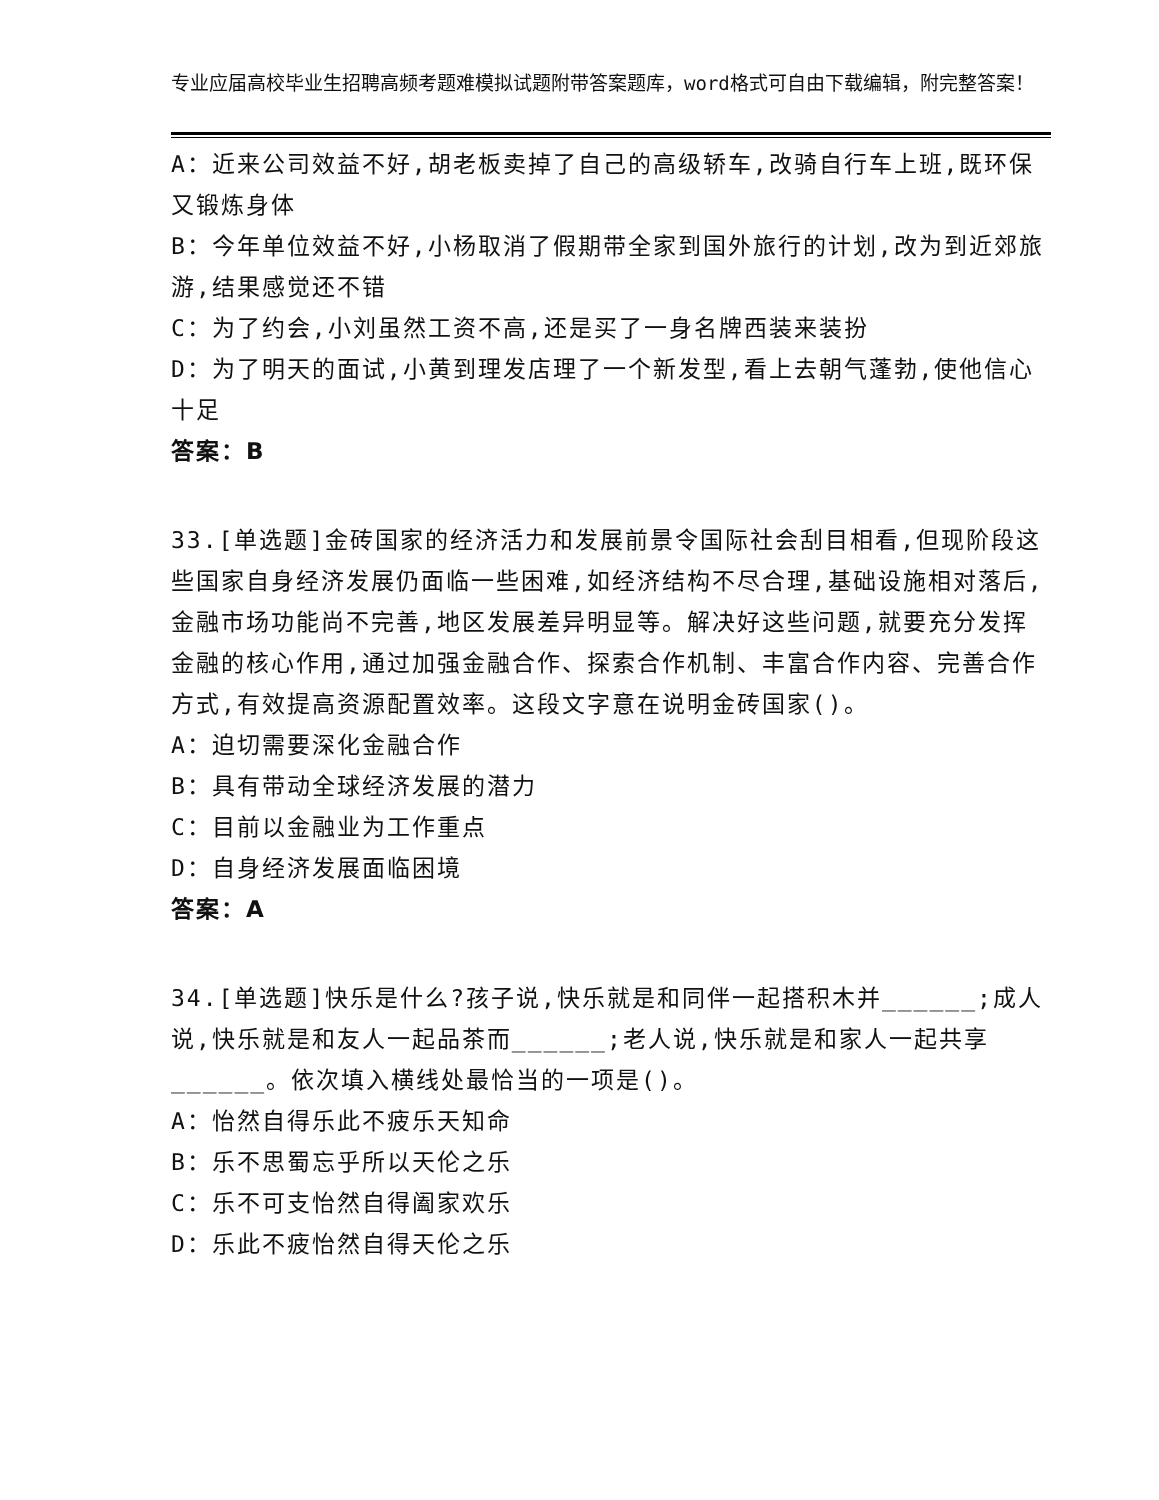专业应届高校毕业生招聘高频考题难模拟试题附带答案题库，word格式可自由下载编辑，附完整答案！
A：近来公司效益不好,胡老板卖掉了自己的高级轿车,改骑自行车上班,既环保又锻炼身体
B：今年单位效益不好,小杨取消了假期带全家到国外旅行的计划,改为到近郊旅游,结果感觉还不错
C：为了约会,小刘虽然工资不高,还是买了一身名牌西装来装扮
D：为了明天的面试,小黄到理发店理了一个新发型,看上去朝气蓬勃,使他信心十足
答案：B
33.[单选题]金砖国家的经济活力和发展前景令国际社会刮目相看,但现阶段这些国家自身经济发展仍面临一些困难,如经济结构不尽合理,基础设施相对落后,金融市场功能尚不完善,地区发展差异明显等。解决好这些问题,就要充分发挥金融的核心作用,通过加强金融合作、探索合作机制、丰富合作内容、完善合作方式,有效提高资源配置效率。这段文字意在说明金砖国家()。
A：迫切需要深化金融合作
B：具有带动全球经济发展的潜力
C：目前以金融业为工作重点
D：自身经济发展面临困境
答案：A
34.[单选题]快乐是什么?孩子说,快乐就是和同伴一起搭积木并______;成人说,快乐就是和友人一起品茶而______;老人说,快乐就是和家人一起共享______。依次填入横线处最恰当的一项是()。
A：怡然自得乐此不疲乐天知命
B：乐不思蜀忘乎所以天伦之乐
C：乐不可支怡然自得阖家欢乐
D：乐此不疲怡然自得天伦之乐